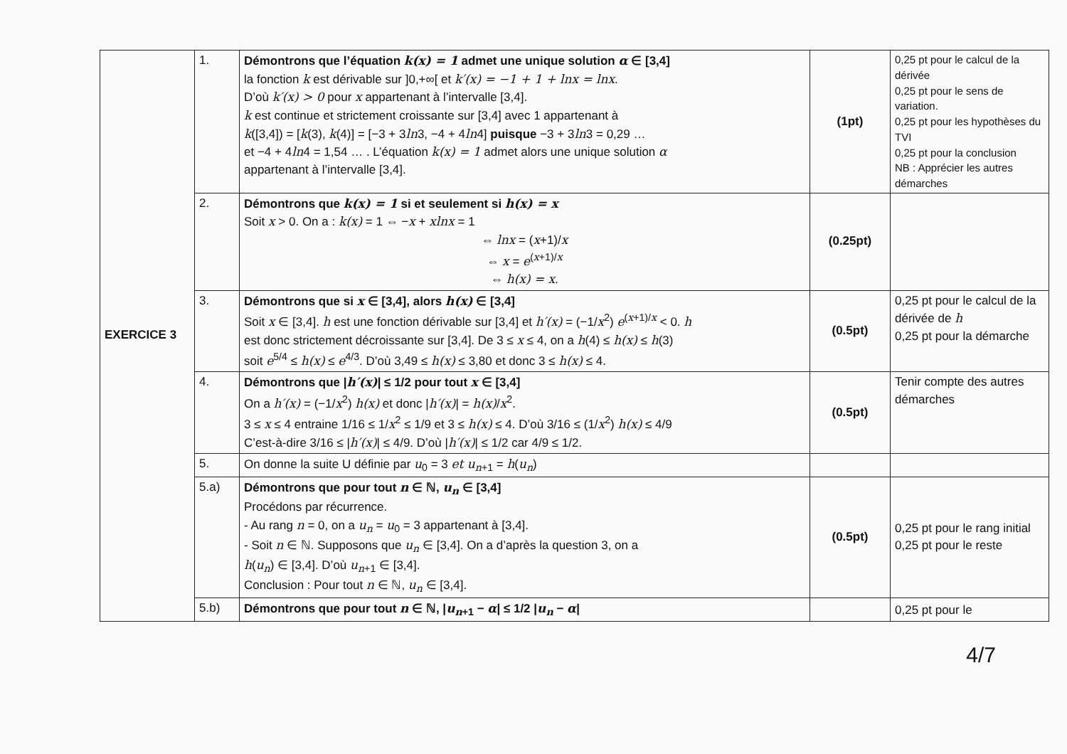| EXERCICE 3 | 1. | Démontrons que l’équation k(x) = 1 admet une unique solution α ∈ [3,4] la fonction k est dérivable sur ]0,+∞[ et k′(x) = −1 + 1 + lnx = lnx . D’où k′(x) > 0 pour x appartenant à l’intervalle [3,4]. k est continue et strictement croissante sur [3,4] avec 1 appartenant à k ([3,4]) = [ k (3), k (4)] = [−3 + 3 ln 3, −4 + 4 ln 4] puisque −3 + 3 ln 3 = 0,29 … et −4 + 4 ln 4 = 1,54 … . L’équation k(x) = 1 admet alors une unique solution α appartenant à l’intervalle [3,4]. | (1pt) | 0,25 pt pour le calcul de la dérivée 0,25 pt pour le sens de variation. 0,25 pt pour les hypothèses du TVI 0,25 pt pour la conclusion NB : Apprécier les autres démarches |
| | 2. | Démontrons que k(x) = 1 si et seulement si h(x) = x Soit x > 0. On a : k(x) = 1 ⇔ − x + xlnx = 1 ⇔ lnx = ( x +1)/ x ⇔ x = e<sup>(x+1)/x</sup> ⇔ h(x) = x . | (0.25pt) | |
| | 3. | Démontrons que si x ∈ [3,4], alors h(x) ∈ [3,4] Soit x ∈ [3,4]. h est une fonction dérivable sur [3,4] et h′(x) = (−1/ x<sup>2</sup>) e<sup>(x+1)/x</sup> < 0. h est donc strictement décroissante sur [3,4]. De 3 ≤ x ≤ 4, on a h (4) ≤ h(x) ≤ h (3) soit e<sup>5/4</sup> ≤ h(x) ≤ e<sup>4/3</sup>. D’où 3,49 ≤ h(x) ≤ 3,80 et donc 3 ≤ h(x) ≤ 4. | (0.5pt) | 0,25 pt pour le calcul de la dérivée de h 0,25 pt pour la démarche |
| | 4. | Démontrons que / h′(x) / ≤ 1/2 pour tout x ∈ [3,4] On a h′(x) = (−1/ x<sup>2</sup>) h(x) et donc / h′(x) / = h(x) / x<sup>2</sup>. 3 ≤ x ≤ 4 entraine 1/16 ≤ 1/ x<sup>2</sup> ≤ 1/9 et 3 ≤ h(x) ≤ 4. D’où 3/16 ≤ (1/ x<sup>2</sup>) h(x) ≤ 4/9 C’est-à-dire 3/16 ≤ / h′(x) / ≤ 4/9. D’où / h′(x) / ≤ 1/2 car 4/9 ≤ 1/2. | (0.5pt) | Tenir compte des autres démarches |
| | 5. | On donne la suite U définie par u<sub>0</sub> = 3 et u<sub>n+1</sub> = h ( u<sub>n</sub> ) | | |
| | 5.a) | Démontrons que pour tout n ∈ ℕ, u<sub>n</sub> ∈ [3,4] Procédons par récurrence. - Au rang n = 0, on a u<sub>n</sub> = u<sub>0</sub> = 3 appartenant à [3,4]. - Soit n ∈ ℕ. Supposons que u<sub>n</sub> ∈ [3,4]. On a d’après la question 3, on a h ( u<sub>n</sub> ) ∈ [3,4]. D’où u<sub>n+1</sub> ∈ [3,4]. Conclusion : Pour tout n ∈ ℕ, u<sub>n</sub> ∈ [3,4]. | (0.5pt) | 0,25 pt pour le rang initial 0,25 pt pour le reste |
| | 5.b) | Démontrons que pour tout n ∈ ℕ, / u<sub>n+1</sub> − α / ≤ 1/2 / u<sub>n</sub> − α / | | 0,25 pt pour le |
4/7